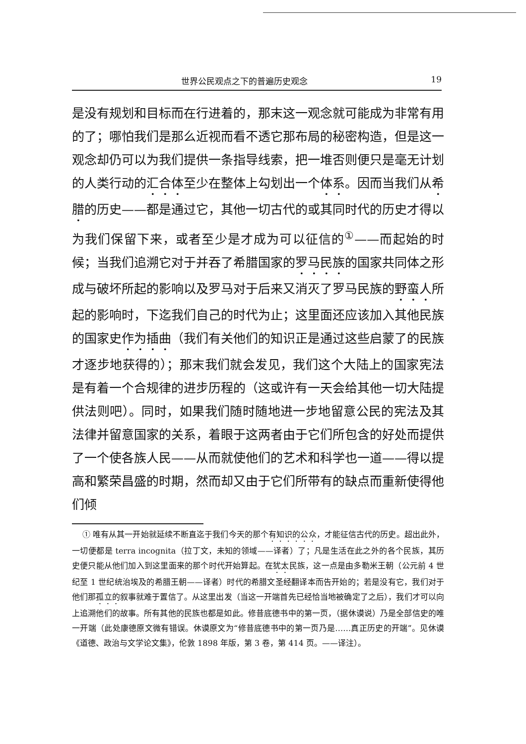世界公民观点之下的普遍历史观念 19
是没有规划和目标而在行进着的，那末这一观念就可能成为非常有用的了；哪怕我们是那么近视而看不透它那布局的秘密构造，但是这一观念却仍可以为我们提供一条指导线索，把一堆否则便只是毫无计划的人类行动的汇合体至少在整体上勾划出一个体系。因而当我们从希腊的历史——都是通过它，其他一切古代的或其同时代的历史才得以为我们保留下来，或者至少是才成为可以征信的<sup>①</sup>——而起始的时候；当我们追溯它对于并吞了希腊国家的罗马民族的国家共同体之形成与破坏所起的影响以及罗马对于后来又消灭了罗马民族的野蛮人所起的影响时，下迄我们自己的时代为止；这里面还应该加入其他民族的国家史作为插曲（我们有关他们的知识正是通过这些启蒙了的民族才逐步地获得的）；那末我们就会发见，我们这个大陆上的国家宪法是有着一个合规律的进步历程的（这或许有一天会给其他一切大陆提供法则吧）。同时，如果我们随时随地进一步地留意公民的宪法及其法律并留意国家的关系，着眼于这两者由于它们所包含的好处而提供了一个使各族人民——从而就使他们的艺术和科学也一道——得以提高和繁荣昌盛的时期，然而却又由于它们所带有的缺点而重新使得他们倾
① 唯有从其一开始就延续不断直迄于我们今天的那个有知识的公众，才能征信古代的历史。超出此外，一切便都是 terra incognita（拉丁文，未知的领域——译者）了；凡是生活在此之外的各个民族，其历史便只能从他们加入到这里面来的那个时代开始算起。在犹太民族，这一点是由多勒米王朝（公元前 4 世纪至 1 世纪统治埃及的希腊王朝——译者）时代的希腊文圣经翻译本而告开始的；若是没有它，我们对于他们那孤立的叙事就难于置信了。从这里出发（当这一开端首先已经恰当地被确定了之后），我们才可以向上追溯他们的故事。所有其他的民族也都是如此。修昔底德书中的第一页，（据休谟说）乃是全部信史的唯一开端（此处康德原文微有错误。休谟原文为“修昔底德书中的第一页乃是……真正历史的开端”。见休谟《道德、政治与文学论文集》，伦敦 1898 年版，第 3 卷，第 414 页。——译注）。